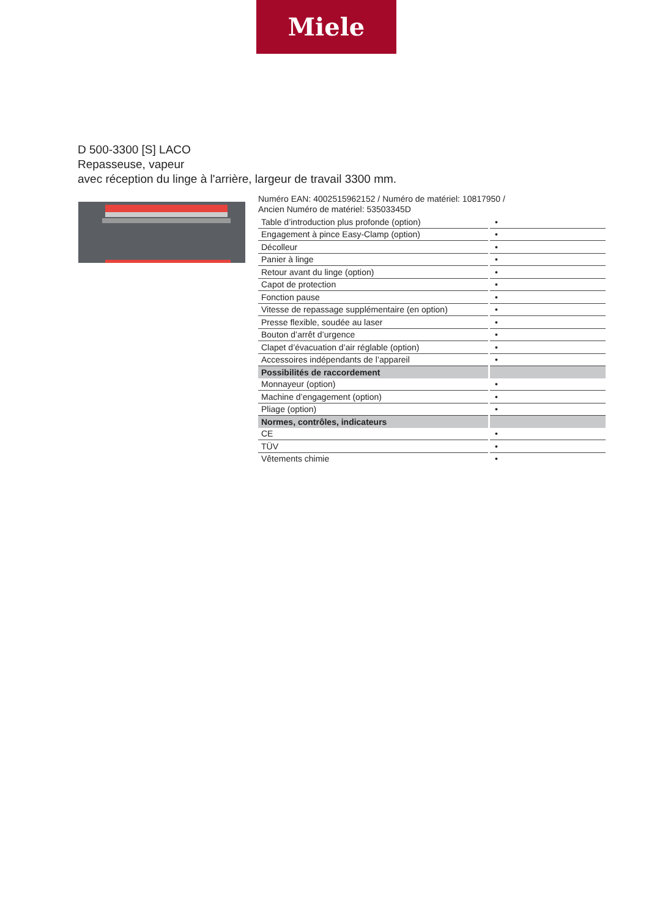Miele
D 500-3300 [S] LACO
Repasseuse, vapeur
avec réception du linge à l'arrière, largeur de travail 3300 mm.
Numéro EAN: 4002515962152 / Numéro de matériel: 10817950 /
Ancien Numéro de matériel: 53503345D
| Table d’introduction plus profonde (option) | • |
| Engagement à pince Easy-Clamp (option) | • |
| Décolleur | • |
| Panier à linge | • |
| Retour avant du linge (option) | • |
| Capot de protection | • |
| Fonction pause | • |
| Vitesse de repassage supplémentaire (en option) | • |
| Presse flexible, soudée au laser | • |
| Bouton d’arrêt d’urgence | • |
| Clapet d’évacuation d’air réglable (option) | • |
| Accessoires indépendants de l’appareil | • |
| Possibilités de raccordement | |
| Monnayeur (option) | • |
| Machine d’engagement (option) | • |
| Pliage (option) | • |
| Normes, contrôles, indicateurs | |
| CE | • |
| TÜV | • |
| Vêtements chimie | • |